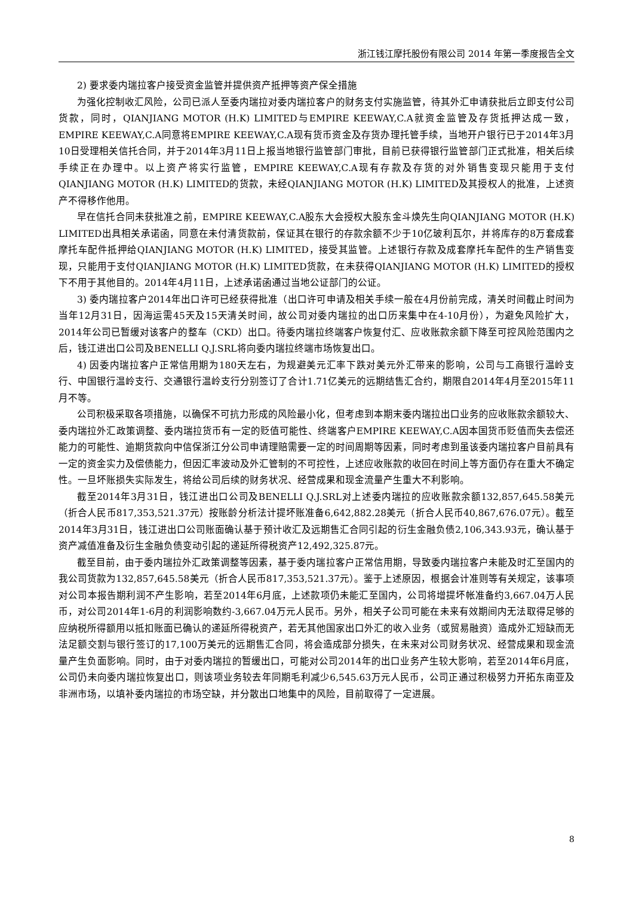浙江钱江摩托股份有限公司 2014 年第一季度报告全文
2) 要求委内瑞拉客户接受资金监管并提供资产抵押等资产保全措施
为强化控制收汇风险，公司已派人至委内瑞拉对委内瑞拉客户的财务支付实施监管，待其外汇申请获批后立即支付公司货款，同时，QIANJIANG MOTOR (H.K) LIMITED与EMPIRE KEEWAY,C.A就资金监管及存货抵押达成一致，EMPIRE KEEWAY,C.A同意将EMPIRE KEEWAY,C.A现有货币资金及存货办理托管手续，当地开户银行已于2014年3月10日受理相关信托合同，并于2014年3月11日上报当地银行监管部门审批，目前已获得银行监管部门正式批准，相关后续手续正在办理中。以上资产将实行监管，EMPIRE KEEWAY,C.A现有存款及存货的对外销售变现只能用于支付QIANJIANG MOTOR (H.K) LIMITED的货款，未经QIANJIANG MOTOR (H.K) LIMITED及其授权人的批准，上述资产不得移作他用。
早在信托合同未获批准之前，EMPIRE KEEWAY,C.A股东大会授权大股东金斗焕先生向QIANJIANG MOTOR (H.K) LIMITED出具相关承诺函，同意在未付清货款前，保证其在银行的存款余额不少于10亿玻利瓦尔，并将库存的8万套成套摩托车配件抵押给QIANJIANG MOTOR (H.K) LIMITED，接受其监管。上述银行存款及成套摩托车配件的生产销售变现，只能用于支付QIANJIANG MOTOR (H.K) LIMITED货款，在未获得QIANJIANG MOTOR (H.K) LIMITED的授权下不用于其他目的。2014年4月11日，上述承诺函通过当地公证部门的公证。
3) 委内瑞拉客户2014年出口许可已经获得批准（出口许可申请及相关手续一般在4月份前完成，清关时间截止时间为当年12月31日，因海运需45天及15天清关时间，故公司对委内瑞拉的出口历来集中在4-10月份），为避免风险扩大，2014年公司已暂缓对该客户的整车（CKD）出口。待委内瑞拉终端客户恢复付汇、应收账款余额下降至可控风险范围内之后，钱江进出口公司及BENELLI Q.J.SRL将向委内瑞拉终端市场恢复出口。
4) 因委内瑞拉客户正常信用期为180天左右，为规避美元汇率下跌对美元外汇带来的影响，公司与工商银行温岭支行、中国银行温岭支行、交通银行温岭支行分别签订了合计1.71亿美元的远期结售汇合约，期限自2014年4月至2015年11月不等。
公司积极采取各项措施，以确保不可抗力形成的风险最小化，但考虑到本期末委内瑞拉出口业务的应收账款余额较大、委内瑞拉外汇政策调整、委内瑞拉货币有一定的贬值可能性、终端客户EMPIRE KEEWAY,C.A因本国货币贬值而失去偿还能力的可能性、逾期货款向中信保浙江分公司申请理赔需要一定的时间周期等因素，同时考虑到虽该委内瑞拉客户目前具有一定的资金实力及偿债能力，但因汇率波动及外汇管制的不可控性，上述应收账款的收回在时间上等方面仍存在重大不确定性。一旦坏账损失实际发生，将给公司后续的财务状况、经营成果和现金流量产生重大不利影响。
截至2014年3月31日，钱江进出口公司及BENELLI Q.J.SRL对上述委内瑞拉的应收账款余额132,857,645.58美元（折合人民币817,353,521.37元）按账龄分析法计提坏账准备6,642,882.28美元（折合人民币40,867,676.07元）。截至2014年3月31日，钱江进出口公司账面确认基于预计收汇及远期售汇合同引起的衍生金融负债2,106,343.93元，确认基于资产减值准备及衍生金融负债变动引起的递延所得税资产12,492,325.87元。
截至目前，由于委内瑞拉外汇政策调整等因素，基于委内瑞拉客户正常信用期，导致委内瑞拉客户未能及时汇至国内的我公司货款为132,857,645.58美元（折合人民币817,353,521.37元）。鉴于上述原因，根据会计准则等有关规定，该事项对公司本报告期利润不产生影响，若至2014年6月底，上述款项仍未能汇至国内，公司将增提坏帐准备约3,667.04万人民币，对公司2014年1-6月的利润影响数约-3,667.04万元人民币。另外，相关子公司可能在未来有效期间内无法取得足够的应纳税所得额用以抵扣账面已确认的递延所得税资产，若无其他国家出口外汇的收入业务（或贸易融资）造成外汇短缺而无法足额交割与银行签订的17,100万美元的远期售汇合同，将会造成部分损失，在未来对公司财务状况、经营成果和现金流量产生负面影响。同时，由于对委内瑞拉的暂缓出口，可能对公司2014年的出口业务产生较大影响，若至2014年6月底，公司仍未向委内瑞拉恢复出口，则该项业务较去年同期毛利减少6,545.63万元人民币，公司正通过积极努力开拓东南亚及非洲市场，以填补委内瑞拉的市场空缺，并分散出口地集中的风险，目前取得了一定进展。
8